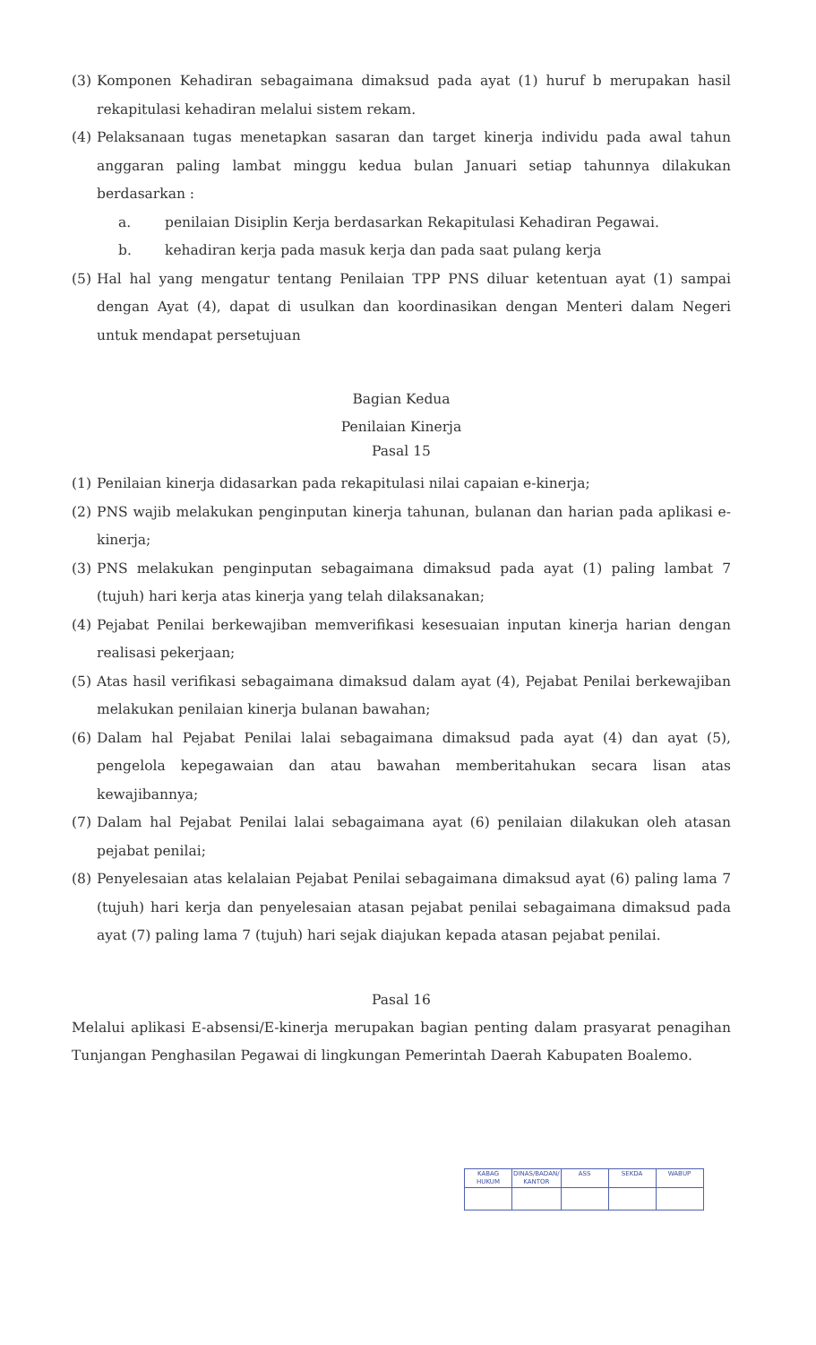(3) Komponen Kehadiran sebagaimana dimaksud pada ayat (1) huruf b merupakan hasil rekapitulasi kehadiran melalui sistem rekam.
(4) Pelaksanaan tugas menetapkan sasaran dan target kinerja individu pada awal tahun anggaran paling lambat minggu kedua bulan Januari setiap tahunnya dilakukan berdasarkan :
a. penilaian Disiplin Kerja berdasarkan Rekapitulasi Kehadiran Pegawai.
b. kehadiran kerja pada masuk kerja dan pada saat pulang kerja
(5) Hal hal yang mengatur tentang Penilaian TPP PNS diluar ketentuan ayat (1) sampai dengan Ayat (4), dapat di usulkan dan koordinasikan dengan Menteri dalam Negeri untuk mendapat persetujuan
Bagian Kedua
Penilaian Kinerja
Pasal 15
(1) Penilaian kinerja didasarkan pada rekapitulasi nilai capaian e-kinerja;
(2) PNS wajib melakukan penginputan kinerja tahunan, bulanan dan harian pada aplikasi e-kinerja;
(3) PNS melakukan penginputan sebagaimana dimaksud pada ayat (1) paling lambat 7 (tujuh) hari kerja atas kinerja yang telah dilaksanakan;
(4) Pejabat Penilai berkewajiban memverifikasi kesesuaian inputan kinerja harian dengan realisasi pekerjaan;
(5) Atas hasil verifikasi sebagaimana dimaksud dalam ayat (4), Pejabat Penilai berkewajiban melakukan penilaian kinerja bulanan bawahan;
(6) Dalam hal Pejabat Penilai lalai sebagaimana dimaksud pada ayat (4) dan ayat (5), pengelola kepegawaian dan atau bawahan memberitahukan secara lisan atas kewajibannya;
(7) Dalam hal Pejabat Penilai lalai sebagaimana ayat (6) penilaian dilakukan oleh atasan pejabat penilai;
(8) Penyelesaian atas kelalaian Pejabat Penilai sebagaimana dimaksud ayat (6) paling lama 7 (tujuh) hari kerja dan penyelesaian atasan pejabat penilai sebagaimana dimaksud pada ayat (7) paling lama 7 (tujuh) hari sejak diajukan kepada atasan pejabat penilai.
Pasal 16
Melalui aplikasi E-absensi/E-kinerja merupakan bagian penting dalam prasyarat penagihan Tunjangan Penghasilan Pegawai di lingkungan Pemerintah Daerah Kabupaten Boalemo.
| KABAG HUKUM | DINAS/BADAN/ KANTOR | ASS | SEKDA | WABUP |